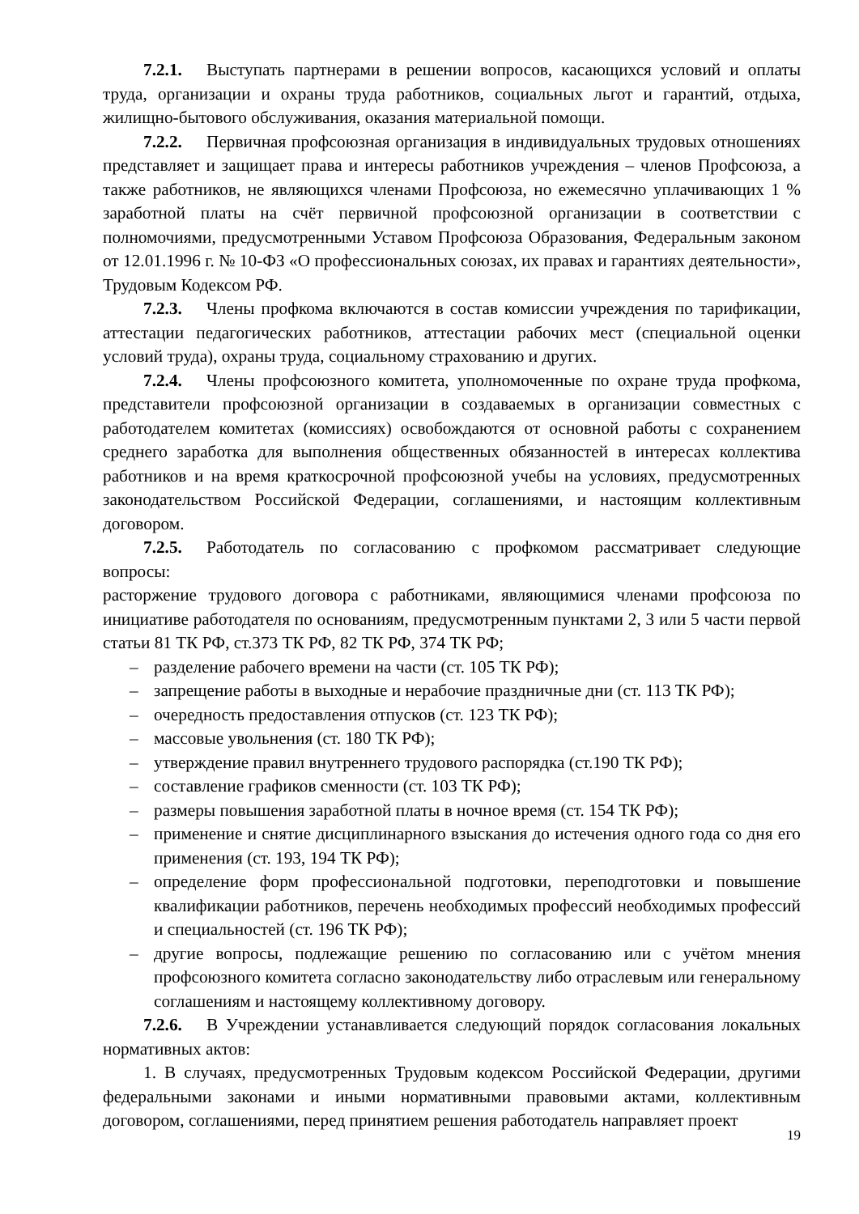7.2.1. Выступать партнерами в решении вопросов, касающихся условий и оплаты труда, организации и охраны труда работников, социальных льгот и гарантий, отдыха, жилищно-бытового обслуживания, оказания материальной помощи.
7.2.2. Первичная профсоюзная организация в индивидуальных трудовых отношениях представляет и защищает права и интересы работников учреждения – членов Профсоюза, а также работников, не являющихся членами Профсоюза, но ежемесячно уплачивающих 1 % заработной платы на счёт первичной профсоюзной организации в соответствии с полномочиями, предусмотренными Уставом Профсоюза Образования, Федеральным законом от 12.01.1996 г. № 10-ФЗ «О профессиональных союзах, их правах и гарантиях деятельности», Трудовым Кодексом РФ.
7.2.3. Члены профкома включаются в состав комиссии учреждения по тарификации, аттестации педагогических работников, аттестации рабочих мест (специальной оценки условий труда), охраны труда, социальному страхованию и других.
7.2.4. Члены профсоюзного комитета, уполномоченные по охране труда профкома, представители профсоюзной организации в создаваемых в организации совместных с работодателем комитетах (комиссиях) освобождаются от основной работы с сохранением среднего заработка для выполнения общественных обязанностей в интересах коллектива работников и на время краткосрочной профсоюзной учебы на условиях, предусмотренных законодательством Российской Федерации, соглашениями, и настоящим коллективным договором.
7.2.5. Работодатель по согласованию с профкомом рассматривает следующие вопросы:
расторжение трудового договора с работниками, являющимися членами профсоюза по инициативе работодателя по основаниям, предусмотренным пунктами 2, 3 или 5 части первой статьи 81 ТК РФ, ст.373 ТК РФ, 82 ТК РФ, 374 ТК РФ;
– разделение рабочего времени на части (ст. 105 ТК РФ);
– запрещение работы в выходные и нерабочие праздничные дни (ст. 113 ТК РФ);
– очередность предоставления отпусков (ст. 123 ТК РФ);
– массовые увольнения (ст. 180 ТК РФ);
– утверждение правил внутреннего трудового распорядка (ст.190 ТК РФ);
– составление графиков сменности (ст. 103 ТК РФ);
– размеры повышения заработной платы в ночное время (ст. 154 ТК РФ);
– применение и снятие дисциплинарного взыскания до истечения одного года со дня его применения (ст. 193, 194 ТК РФ);
– определение форм профессиональной подготовки, переподготовки и повышение квалификации работников, перечень необходимых профессий необходимых профессий и специальностей (ст. 196 ТК РФ);
– другие вопросы, подлежащие решению по согласованию или с учётом мнения профсоюзного комитета согласно законодательству либо отраслевым или генеральному соглашениям и настоящему коллективному договору.
7.2.6. В Учреждении устанавливается следующий порядок согласования локальных нормативных актов:
1. В случаях, предусмотренных Трудовым кодексом Российской Федерации, другими федеральными законами и иными нормативными правовыми актами, коллективным договором, соглашениями, перед принятием решения работодатель направляет проект
19